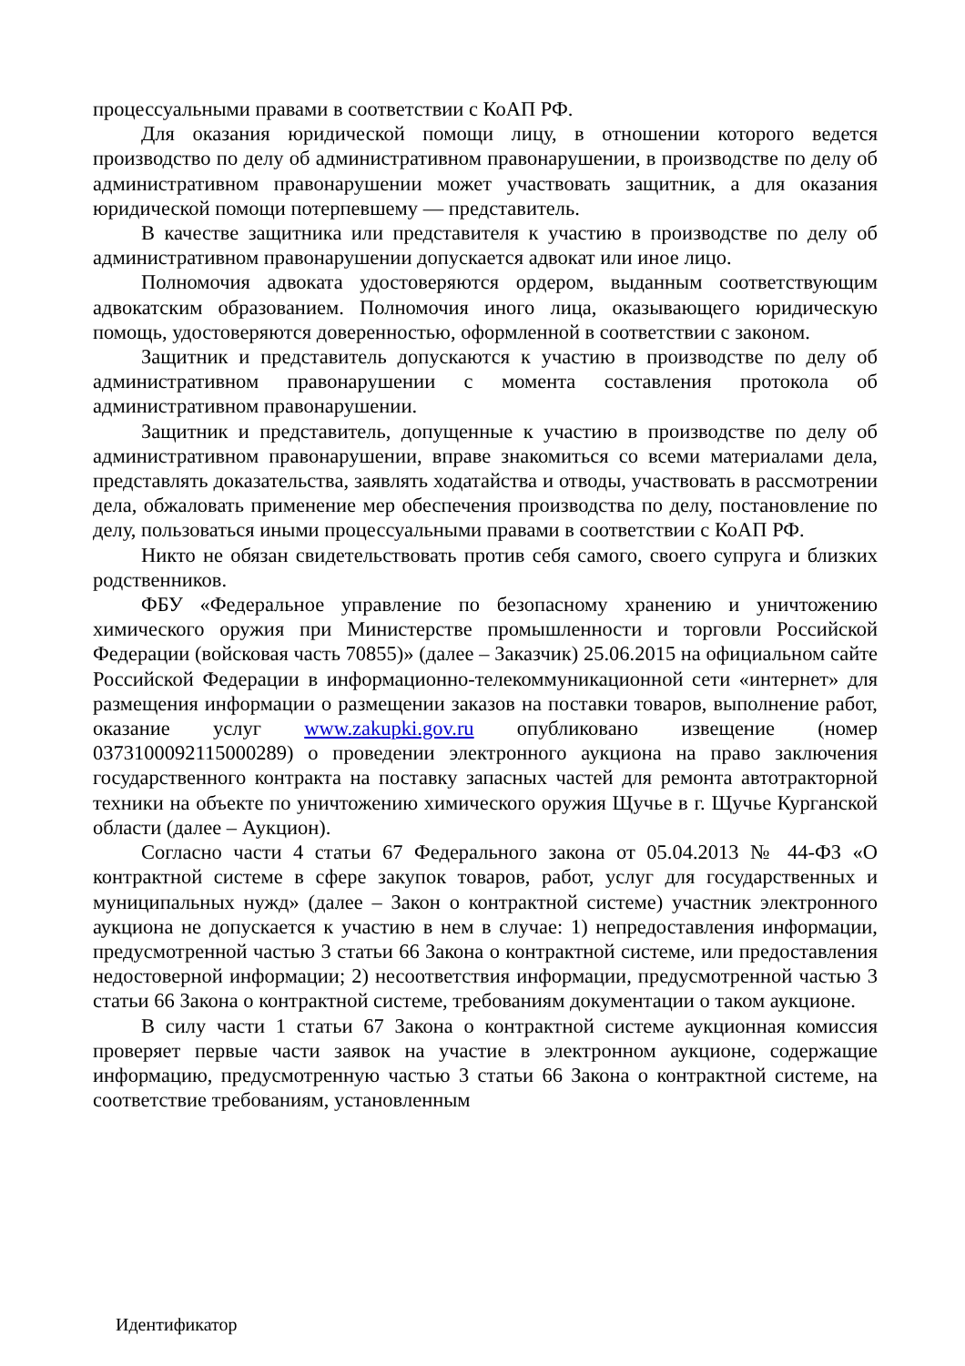процессуальными правами в соответствии с КоАП РФ.
Для оказания юридической помощи лицу, в отношении которого ведется производство по делу об административном правонарушении, в производстве по делу об административном правонарушении может участвовать защитник, а для оказания юридической помощи потерпевшему — представитель.
В качестве защитника или представителя к участию в производстве по делу об административном правонарушении допускается адвокат или иное лицо.
Полномочия адвоката удостоверяются ордером, выданным соответствующим адвокатским образованием. Полномочия иного лица, оказывающего юридическую помощь, удостоверяются доверенностью, оформленной в соответствии с законом.
Защитник и представитель допускаются к участию в производстве по делу об административном правонарушении с момента составления протокола об административном правонарушении.
Защитник и представитель, допущенные к участию в производстве по делу об административном правонарушении, вправе знакомиться со всеми материалами дела, представлять доказательства, заявлять ходатайства и отводы, участвовать в рассмотрении дела, обжаловать применение мер обеспечения производства по делу, постановление по делу, пользоваться иными процессуальными правами в соответствии с КоАП РФ.
Никто не обязан свидетельствовать против себя самого, своего супруга и близких родственников.
ФБУ «Федеральное управление по безопасному хранению и уничтожению химического оружия при Министерстве промышленности и торговли Российской Федерации (войсковая часть 70855)» (далее – Заказчик) 25.06.2015 на официальном сайте Российской Федерации в информационно-телекоммуникационной сети «интернет» для размещения информации о размещении заказов на поставки товаров, выполнение работ, оказание услуг www.zakupki.gov.ru опубликовано извещение (номер 0373100092115000289) о проведении электронного аукциона на право заключения государственного контракта на поставку запасных частей для ремонта автотракторной техники на объекте по уничтожению химического оружия Щучье в г. Щучье Курганской области (далее – Аукцион).
Согласно части 4 статьи 67 Федерального закона от 05.04.2013 № 44-ФЗ «О контрактной системе в сфере закупок товаров, работ, услуг для государственных и муниципальных нужд» (далее – Закон о контрактной системе) участник электронного аукциона не допускается к участию в нем в случае: 1) непредоставления информации, предусмотренной частью 3 статьи 66 Закона о контрактной системе, или предоставления недостоверной информации; 2) несоответствия информации, предусмотренной частью 3 статьи 66 Закона о контрактной системе, требованиям документации о таком аукционе.
В силу части 1 статьи 67 Закона о контрактной системе аукционная комиссия проверяет первые части заявок на участие в электронном аукционе, содержащие информацию, предусмотренную частью 3 статьи 66 Закона о контрактной системе, на соответствие требованиям, установленным
Идентификатор